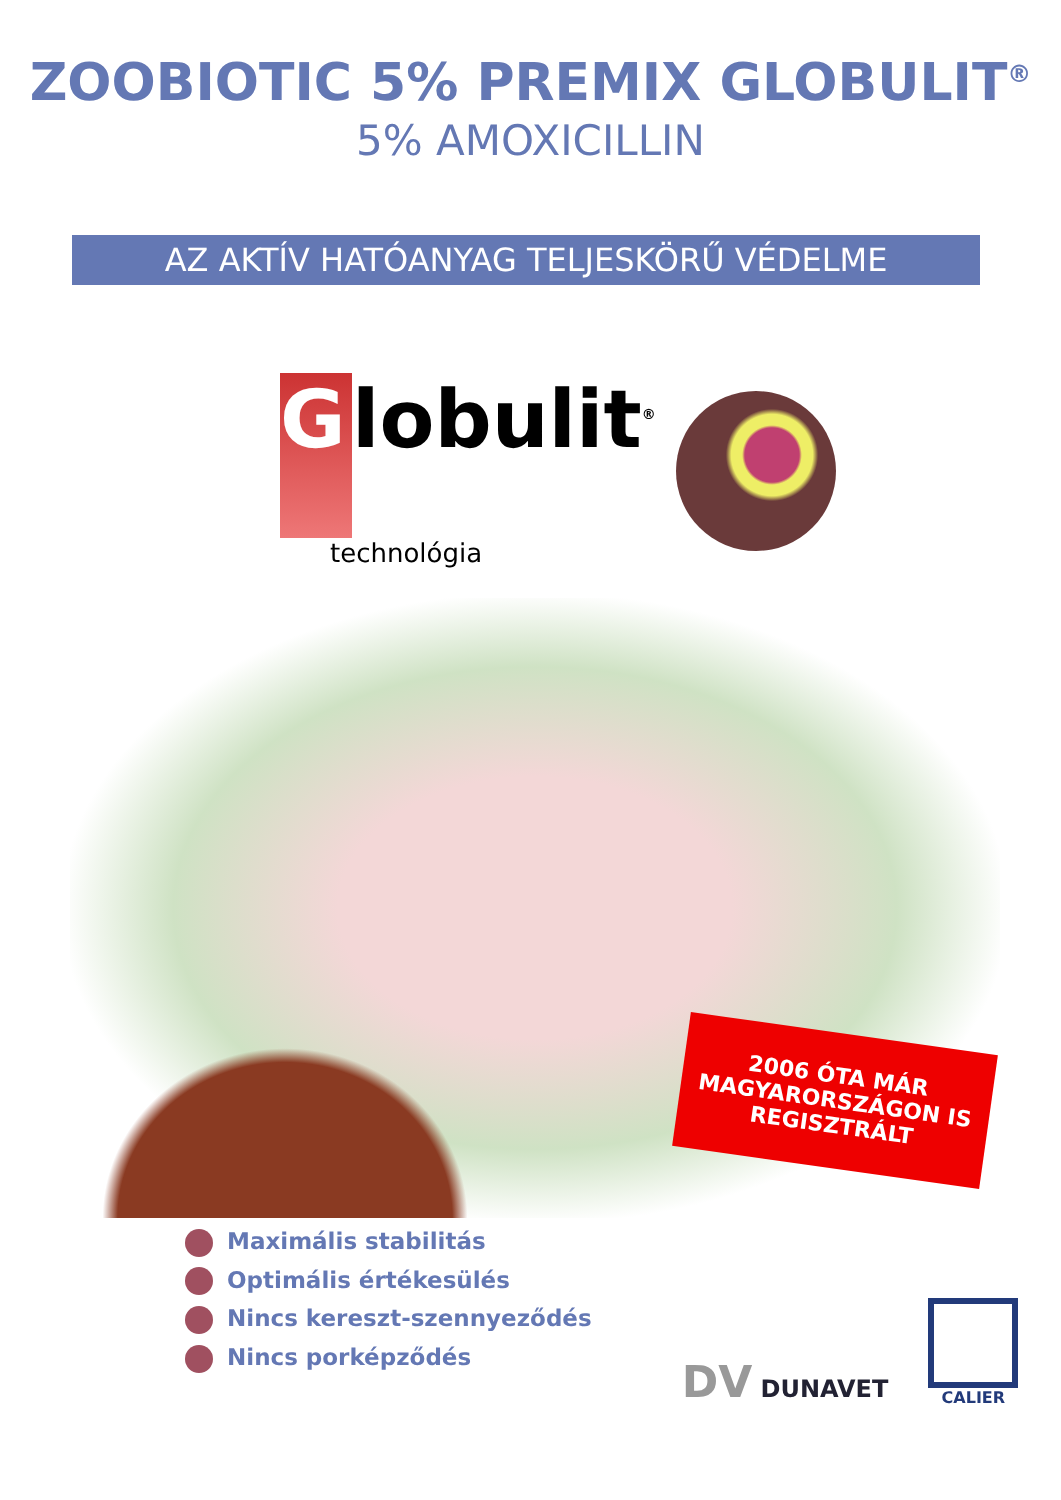ZOOBIOTIC 5% PREMIX GLOBULIT<sup>®</sup>
5% AMOXICILLIN
AZ AKTÍV HATÓANYAG TELJESKÖRŰ VÉDELME
G
lobulit<sup>®</sup>
technológia
2006 ÓTA MÁR MAGYARORSZÁGON IS REGISZTRÁLT
Maximális stabilitás
Optimális értékesülés
Nincs kereszt-szennyeződés
Nincs porképződés
DV DUNAVET
CALIER